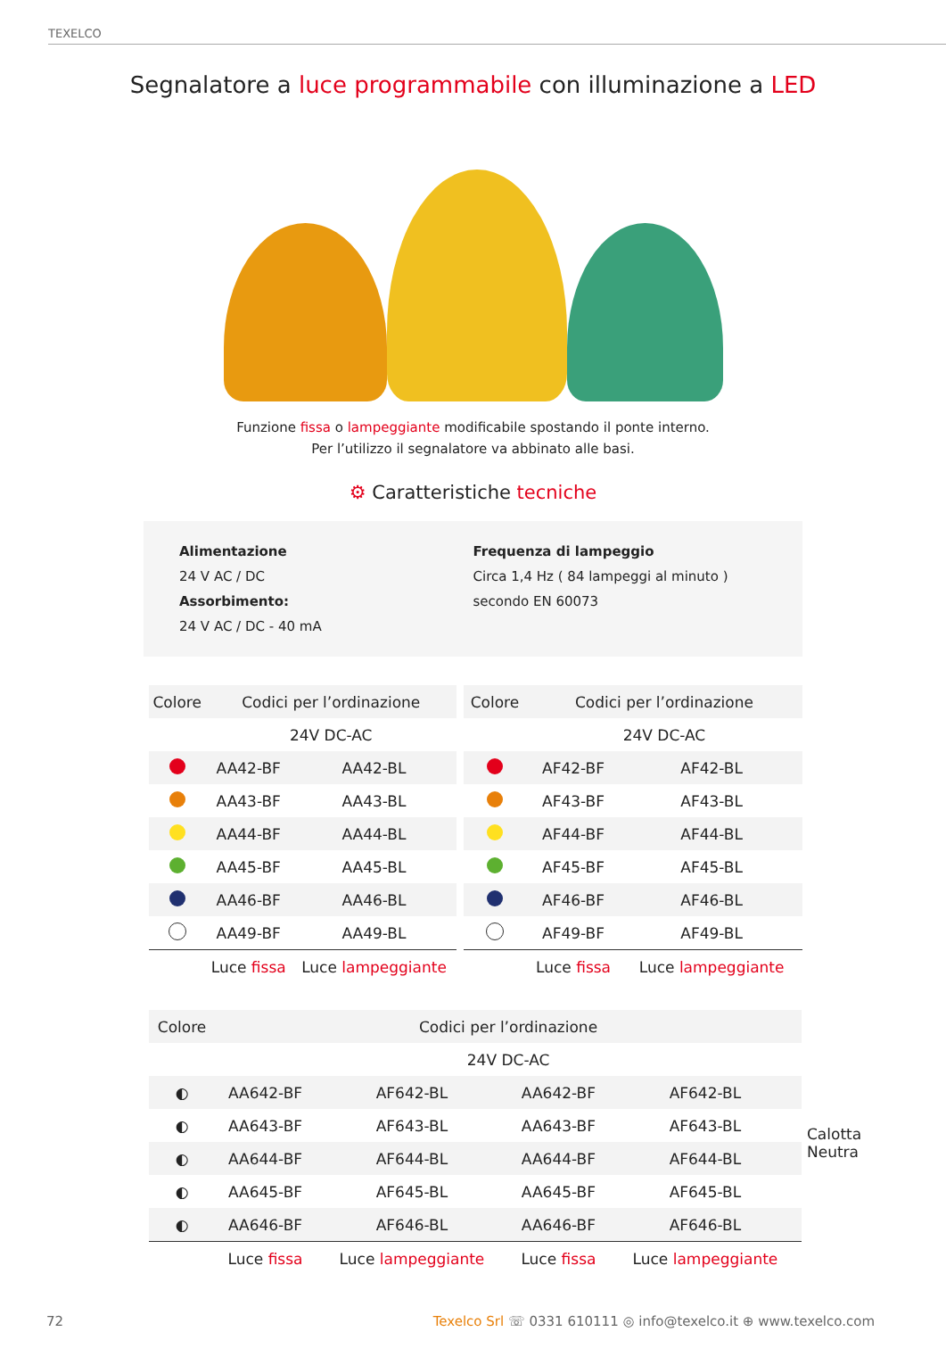TEXELCO
Segnalatore a luce programmabile con illuminazione a LED
Funzione fissa o lampeggiante modificabile spostando il ponte interno.
Per l’utilizzo il segnalatore va abbinato alle basi.
⚙ Caratteristiche tecniche
Alimentazione
24 V AC / DC
Assorbimento:
24 V AC / DC - 40 mA
Frequenza di lampeggio
Circa 1,4 Hz ( 84 lampeggi al minuto )
secondo EN 60073
| Colore | Codici per l’ordinazione | |
| --- | --- | --- |
| | 24V DC-AC | |
| | AA42-BF | AA42-BL |
| | AA43-BF | AA43-BL |
| | AA44-BF | AA44-BL |
| | AA45-BF | AA45-BL |
| | AA46-BF | AA46-BL |
| | AA49-BF | AA49-BL |
| | Luce fissa | Luce lampeggiante |
| Colore | Codici per l’ordinazione | |
| --- | --- | --- |
| | 24V DC-AC | |
| | AF42-BF | AF42-BL |
| | AF43-BF | AF43-BL |
| | AF44-BF | AF44-BL |
| | AF45-BF | AF45-BL |
| | AF46-BF | AF46-BL |
| | AF49-BF | AF49-BL |
| | Luce fissa | Luce lampeggiante |
| Colore | Codici per l’ordinazione | | | |
| --- | --- | --- | --- | --- |
| | 24V DC-AC | | | |
| ◐ | AA642-BF | AF642-BL | AA642-BF | AF642-BL |
| ◐ | AA643-BF | AF643-BL | AA643-BF | AF643-BL |
| ◐ | AA644-BF | AF644-BL | AA644-BF | AF644-BL |
| ◐ | AA645-BF | AF645-BL | AA645-BF | AF645-BL |
| ◐ | AA646-BF | AF646-BL | AA646-BF | AF646-BL |
| | Luce fissa | Luce lampeggiante | Luce fissa | Luce lampeggiante |
Calotta
Neutra
72 Texelco Srl ☏ 0331 610111 ◎ info@texelco.it ⊕ www.texelco.com